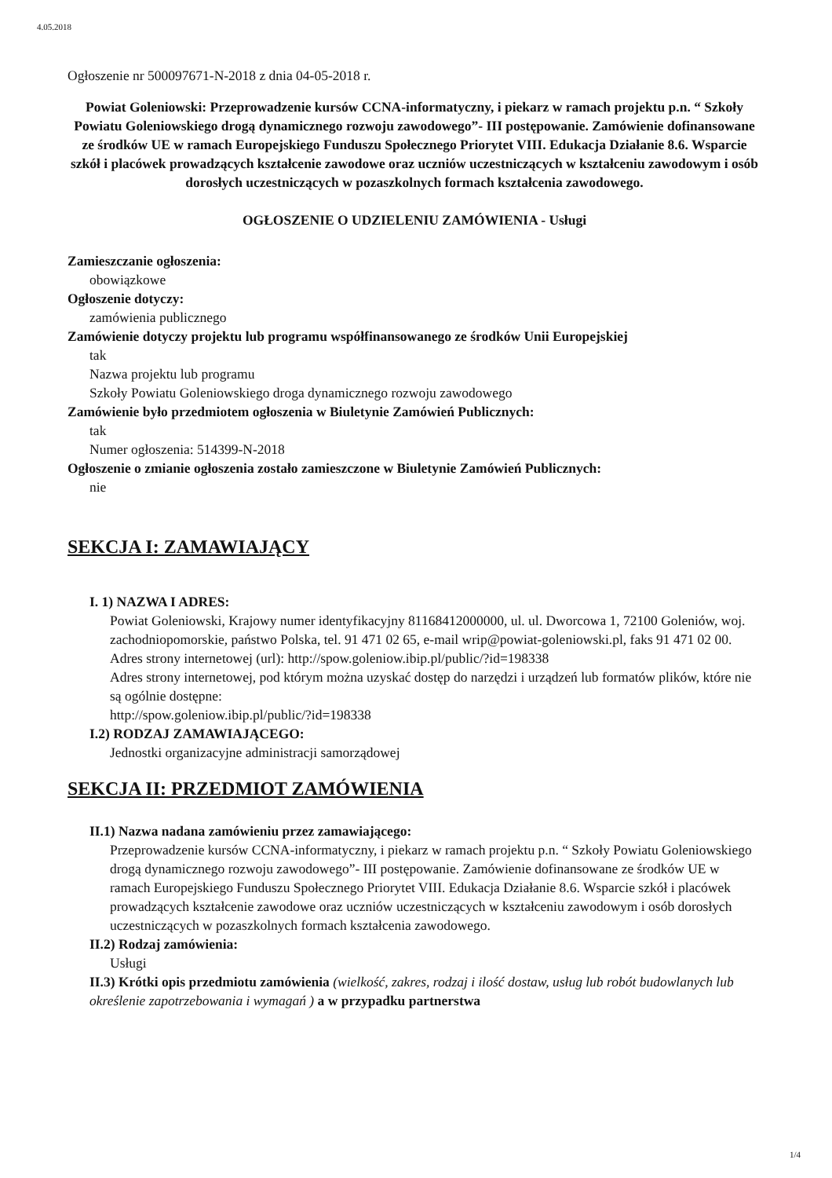4.05.2018
Ogłoszenie nr 500097671-N-2018 z dnia 04-05-2018 r.
Powiat Goleniowski: Przeprowadzenie kursów CCNA-informatyczny, i piekarz w ramach projektu p.n. “ Szkoły Powiatu Goleniowskiego drogą dynamicznego rozwoju zawodowego”- III postępowanie. Zamówienie dofinansowane ze środków UE w ramach Europejskiego Funduszu Społecznego Priorytet VIII. Edukacja Działanie 8.6. Wsparcie szkół i placówek prowadzących kształcenie zawodowe oraz uczniów uczestniczących w kształceniu zawodowym i osób dorosłych uczestniczących w pozaszkolnych formach kształcenia zawodowego.
OGŁOSZENIE O UDZIELENIU ZAMÓWIENIA - Usługi
Zamieszczanie ogłoszenia:
obowiązkowe
Ogłoszenie dotyczy:
zamówienia publicznego
Zamówienie dotyczy projektu lub programu współfinansowanego ze środków Unii Europejskiej
tak
Nazwa projektu lub programu
Szkoły Powiatu Goleniowskiego droga dynamicznego rozwoju zawodowego
Zamówienie było przedmiotem ogłoszenia w Biuletynie Zamówień Publicznych:
tak
Numer ogłoszenia: 514399-N-2018
Ogłoszenie o zmianie ogłoszenia zostało zamieszczone w Biuletynie Zamówień Publicznych:
nie
SEKCJA I: ZAMAWIAJĄCY
I. 1) NAZWA I ADRES:
Powiat Goleniowski, Krajowy numer identyfikacyjny 81168412000000, ul. ul. Dworcowa 1, 72100 Goleniów, woj. zachodniopomorskie, państwo Polska, tel. 91 471 02 65, e-mail wrip@powiat-goleniowski.pl, faks 91 471 02 00.
Adres strony internetowej (url): http://spow.goleniow.ibip.pl/public/?id=198338
Adres strony internetowej, pod którym można uzyskać dostęp do narzędzi i urządzeń lub formatów plików, które nie są ogólnie dostępne:
http://spow.goleniow.ibip.pl/public/?id=198338
I.2) RODZAJ ZAMAWIAJĄCEGO:
Jednostki organizacyjne administracji samorządowej
SEKCJA II: PRZEDMIOT ZAMÓWIENIA
II.1) Nazwa nadana zamówieniu przez zamawiającego:
Przeprowadzenie kursów CCNA-informatyczny, i piekarz w ramach projektu p.n. “ Szkoły Powiatu Goleniowskiego drogą dynamicznego rozwoju zawodowego”- III postępowanie. Zamówienie dofinansowane ze środków UE w ramach Europejskiego Funduszu Społecznego Priorytet VIII. Edukacja Działanie 8.6. Wsparcie szkół i placówek prowadzących kształcenie zawodowe oraz uczniów uczestniczących w kształceniu zawodowym i osób dorosłych uczestniczących w pozaszkolnych formach kształcenia zawodowego.
II.2) Rodzaj zamówienia:
Usługi
II.3) Krótki opis przedmiotu zamówienia (wielkość, zakres, rodzaj i ilość dostaw, usług lub robót budowlanych lub określenie zapotrzebowania i wymagań ) a w przypadku partnerstwa
1/4